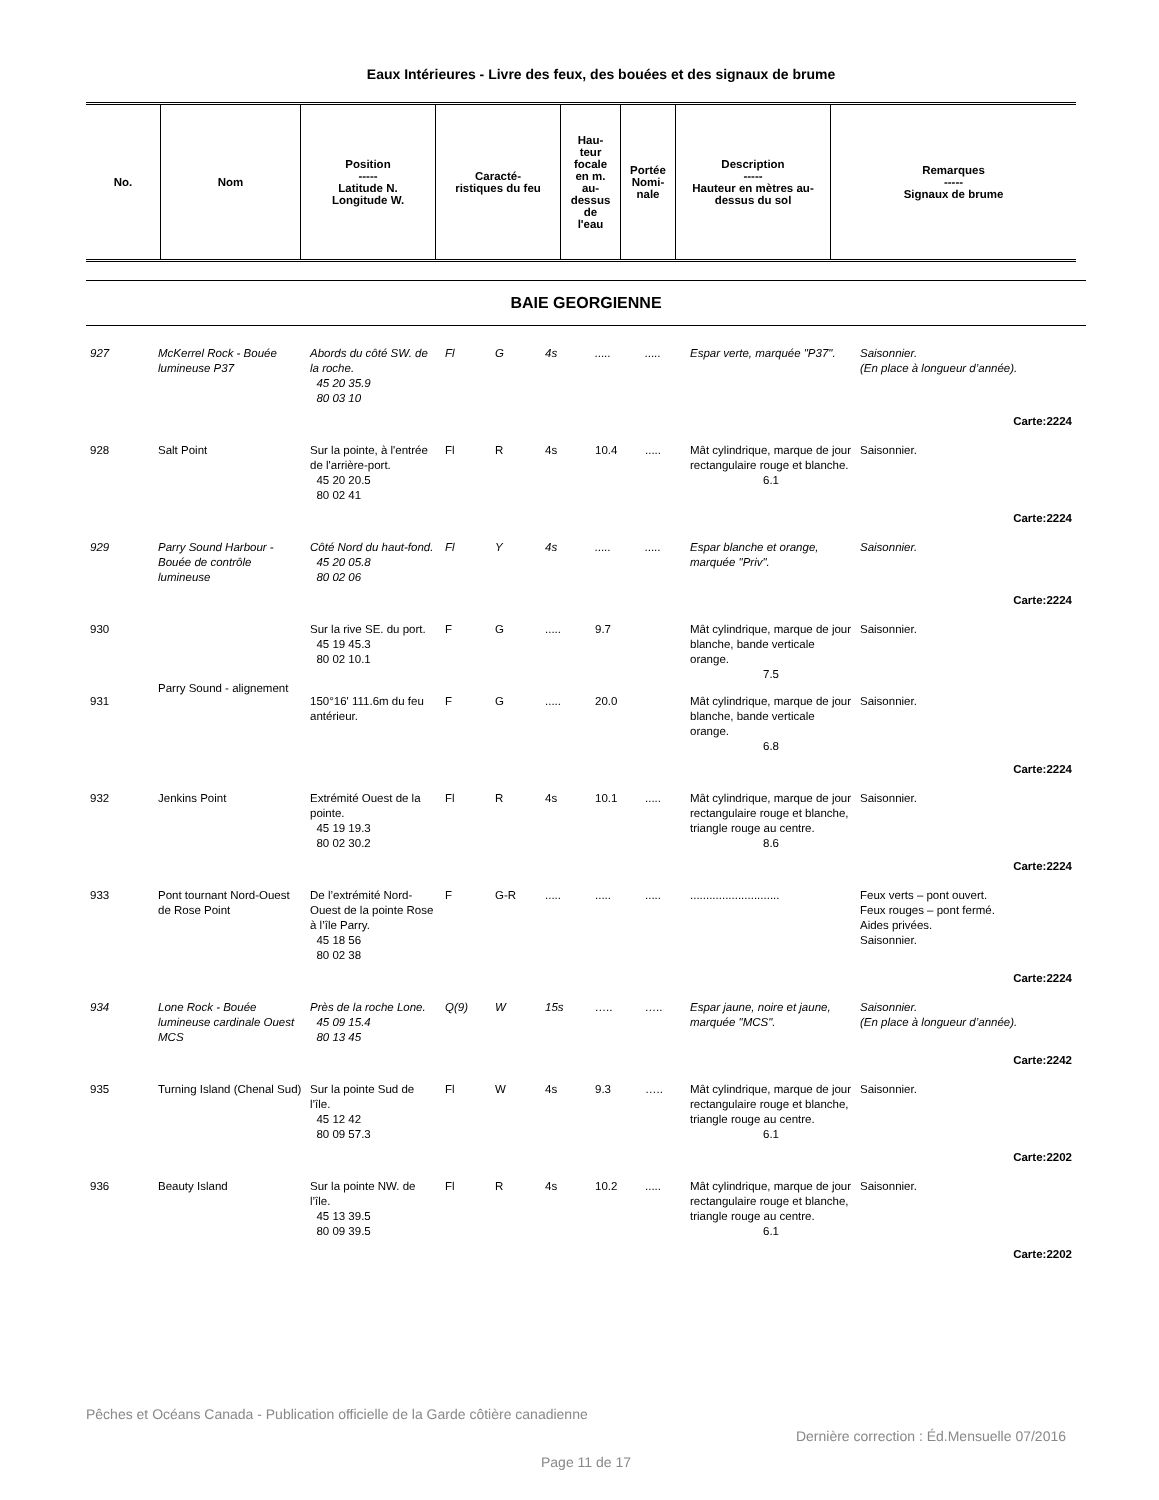Eaux Intérieures - Livre des feux, des bouées et des signaux de brume
| No. | Nom | Position ----- Latitude N. Longitude W. | Caracté- ristiques du feu | Hau- teur focale en m. au- dessus de l'eau | Portée Nomi- nale | Description ----- Hauteur en mètres au- dessus du sol | Remarques ----- Signaux de brume |
| --- | --- | --- | --- | --- | --- | --- | --- |
BAIE GEORGIENNE
| 927 | McKerrel Rock - Bouée lumineuse P37 | Abords du côté SW. de la roche. 45 20 35.9 80 03 10 | Fl | G | 4s | ..... | ..... | Espar verte, marquée "P37". | Saisonnier. (En place à longueur d’année). |
| Carte:2224 | | | | | | | | | |
| 928 | Salt Point | Sur la pointe, à l'entrée de l'arrière-port. 45 20 20.5 80 02 41 | Fl | R | 4s | 10.4 | ..... | Mât cylindrique, marque de jour rectangulaire rouge et blanche. 6.1 | Saisonnier. |
| Carte:2224 | | | | | | | | | |
| 929 | Parry Sound Harbour - Bouée de contrôle lumineuse | Côté Nord du haut-fond. 45 20 05.8 80 02 06 | Fl | Y | 4s | ..... | ..... | Espar blanche et orange, marquée "Priv". | Saisonnier. |
| Carte:2224 | | | | | | | | | |
| 930 | Parry Sound - alignement | Sur la rive SE. du port. 45 19 45.3 80 02 10.1 | F | G | ..... | 9.7 | | Mât cylindrique, marque de jour blanche, bande verticale orange. 7.5 | Saisonnier. |
| 931 | | 150°16' 111.6m du feu antérieur. | F | G | ..... | 20.0 | | Mât cylindrique, marque de jour blanche, bande verticale orange. 6.8 | Saisonnier. |
| Carte:2224 | | | | | | | | | |
| 932 | Jenkins Point | Extrémité Ouest de la pointe. 45 19 19.3 80 02 30.2 | Fl | R | 4s | 10.1 | ..... | Mât cylindrique, marque de jour rectangulaire rouge et blanche, triangle rouge au centre. 8.6 | Saisonnier. |
| Carte:2224 | | | | | | | | | |
| 933 | Pont tournant Nord-Ouest de Rose Point | De l’extrémité Nord-Ouest de la pointe Rose à l’île Parry. 45 18 56 80 02 38 | F | G-R | ..... | ..... | ..... | ............................ | Feux verts – pont ouvert. Feux rouges – pont fermé. Aides privées. Saisonnier. |
| Carte:2224 | | | | | | | | | |
| 934 | Lone Rock - Bouée lumineuse cardinale Ouest MCS | Près de la roche Lone. 45 09 15.4 80 13 45 | Q(9) | W | 15s | ….. | ….. | Espar jaune, noire et jaune, marquée "MCS". | Saisonnier. (En place à longueur d’année). |
| Carte:2242 | | | | | | | | | |
| 935 | Turning Island (Chenal Sud) | Sur la pointe Sud de l’île. 45 12 42 80 09 57.3 | Fl | W | 4s | 9.3 | ….. | Mât cylindrique, marque de jour rectangulaire rouge et blanche, triangle rouge au centre. 6.1 | Saisonnier. |
| Carte:2202 | | | | | | | | | |
| 936 | Beauty Island | Sur la pointe NW. de l’île. 45 13 39.5 80 09 39.5 | Fl | R | 4s | 10.2 | ..... | Mât cylindrique, marque de jour rectangulaire rouge et blanche, triangle rouge au centre. 6.1 | Saisonnier. |
| Carte:2202 | | | | | | | | | |
Pêches et Océans Canada - Publication officielle de la Garde côtière canadienne
Dernière correction : Éd.Mensuelle 07/2016
Page 11 de 17